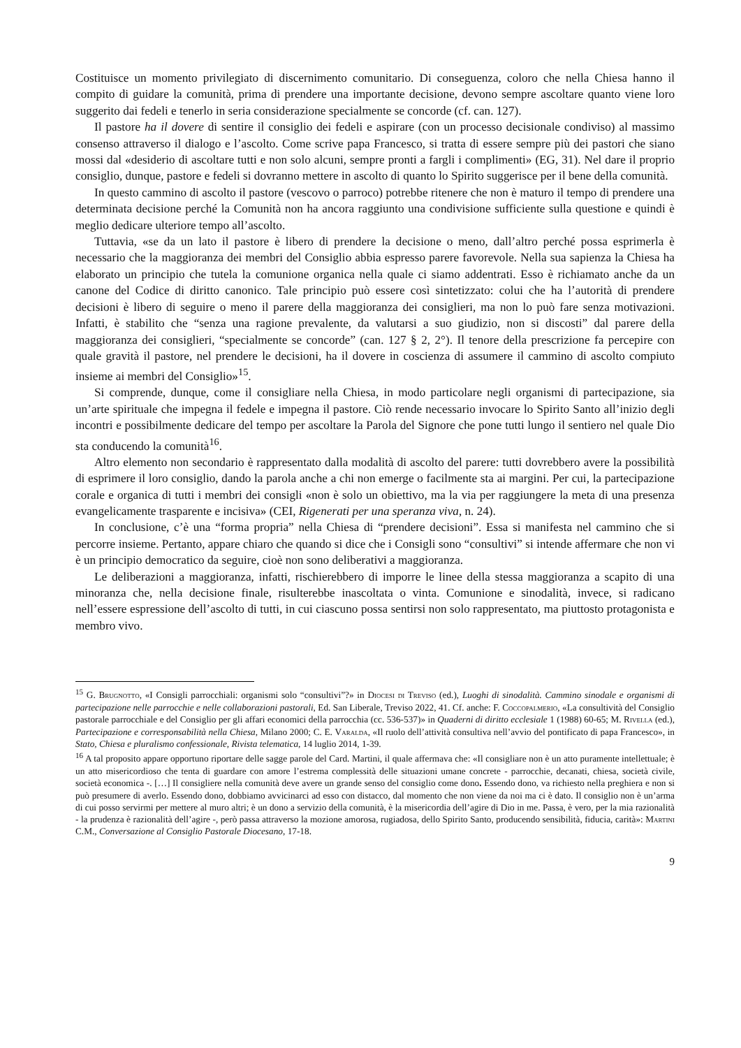Costituisce un momento privilegiato di discernimento comunitario. Di conseguenza, coloro che nella Chiesa hanno il compito di guidare la comunità, prima di prendere una importante decisione, devono sempre ascoltare quanto viene loro suggerito dai fedeli e tenerlo in seria considerazione specialmente se concorde (cf. can. 127).
Il pastore ha il dovere di sentire il consiglio dei fedeli e aspirare (con un processo decisionale condiviso) al massimo consenso attraverso il dialogo e l’ascolto. Come scrive papa Francesco, si tratta di essere sempre più dei pastori che siano mossi dal «desiderio di ascoltare tutti e non solo alcuni, sempre pronti a fargli i complimenti» (EG, 31). Nel dare il proprio consiglio, dunque, pastore e fedeli si dovranno mettere in ascolto di quanto lo Spirito suggerisce per il bene della comunità.
In questo cammino di ascolto il pastore (vescovo o parroco) potrebbe ritenere che non è maturo il tempo di prendere una determinata decisione perché la Comunità non ha ancora raggiunto una condivisione sufficiente sulla questione e quindi è meglio dedicare ulteriore tempo all’ascolto.
Tuttavia, «se da un lato il pastore è libero di prendere la decisione o meno, dall’altro perché possa esprimerla è necessario che la maggioranza dei membri del Consiglio abbia espresso parere favorevole. Nella sua sapienza la Chiesa ha elaborato un principio che tutela la comunione organica nella quale ci siamo addentrati. Esso è richiamato anche da un canone del Codice di diritto canonico. Tale principio può essere così sintetizzato: colui che ha l’autorità di prendere decisioni è libero di seguire o meno il parere della maggioranza dei consiglieri, ma non lo può fare senza motivazioni. Infatti, è stabilito che “senza una ragione prevalente, da valutarsi a suo giudizio, non si discosti” dal parere della maggioranza dei consiglieri, “specialmente se concorde” (can. 127 § 2, 2°). Il tenore della prescrizione fa percepire con quale gravità il pastore, nel prendere le decisioni, ha il dovere in coscienza di assumere il cammino di ascolto compiuto insieme ai membri del Consiglio»<sup>15</sup>.
Si comprende, dunque, come il consigliare nella Chiesa, in modo particolare negli organismi di partecipazione, sia un’arte spirituale che impegna il fedele e impegna il pastore. Ciò rende necessario invocare lo Spirito Santo all’inizio degli incontri e possibilmente dedicare del tempo per ascoltare la Parola del Signore che pone tutti lungo il sentiero nel quale Dio sta conducendo la comunità<sup>16</sup>.
Altro elemento non secondario è rappresentato dalla modalità di ascolto del parere: tutti dovrebbero avere la possibilità di esprimere il loro consiglio, dando la parola anche a chi non emerge o facilmente sta ai margini. Per cui, la partecipazione corale e organica di tutti i membri dei consigli «non è solo un obiettivo, ma la via per raggiungere la meta di una presenza evangelicamente trasparente e incisiva» (CEI, Rigenerati per una speranza viva, n. 24).
In conclusione, c’è una “forma propria” nella Chiesa di “prendere decisioni”. Essa si manifesta nel cammino che si percorre insieme. Pertanto, appare chiaro che quando si dice che i Consigli sono “consultivi” si intende affermare che non vi è un principio democratico da seguire, cioè non sono deliberativi a maggioranza.
Le deliberazioni a maggioranza, infatti, rischierebbero di imporre le linee della stessa maggioranza a scapito di una minoranza che, nella decisione finale, risulterebbe inascoltata o vinta. Comunione e sinodalità, invece, si radicano nell’essere espressione dell’ascolto di tutti, in cui ciascuno possa sentirsi non solo rappresentato, ma piuttosto protagonista e membro vivo.
<sup>15</sup> G. Brugnotto, «I Consigli parrocchiali: organismi solo “consultivi”?» in Diocesi di Treviso (ed.), Luoghi di sinodalità. Cammino sinodale e organismi di partecipazione nelle parrocchie e nelle collaborazioni pastorali, Ed. San Liberale, Treviso 2022, 41. Cf. anche: F. Coccopalmerio, «La consultività del Consiglio pastorale parrocchiale e del Consiglio per gli affari economici della parrocchia (cc. 536-537)» in Quaderni di diritto ecclesiale 1 (1988) 60-65; M. Rivella (ed.), Partecipazione e corresponsabilità nella Chiesa, Milano 2000; C. E. Varalda, «Il ruolo dell’attività consultiva nell’avvio del pontificato di papa Francesco», in Stato, Chiesa e pluralismo confessionale, Rivista telematica, 14 luglio 2014, 1-39.
<sup>16</sup> A tal proposito appare opportuno riportare delle sagge parole del Card. Martini, il quale affermava che: «Il consigliare non è un atto puramente intellettuale; è un atto misericordioso che tenta di guardare con amore l’estrema complessità delle situazioni umane concrete - parrocchie, decanati, chiesa, società civile, società economica -. […] Il consigliere nella comunità deve avere un grande senso del consiglio come dono. Essendo dono, va richiesto nella preghiera e non si può presumere di averlo. Essendo dono, dobbiamo avvicinarci ad esso con distacco, dal momento che non viene da noi ma ci è dato. Il consiglio non è un’arma di cui posso servirmi per mettere al muro altri; è un dono a servizio della comunità, è la misericordia dell’agire di Dio in me. Passa, è vero, per la mia razionalità - la prudenza è razionalità dell’agire -, però passa attraverso la mozione amorosa, rugiadosa, dello Spirito Santo, producendo sensibilità, fiducia, carità»: Martini C.M., Conversazione al Consiglio Pastorale Diocesano, 17-18.
9